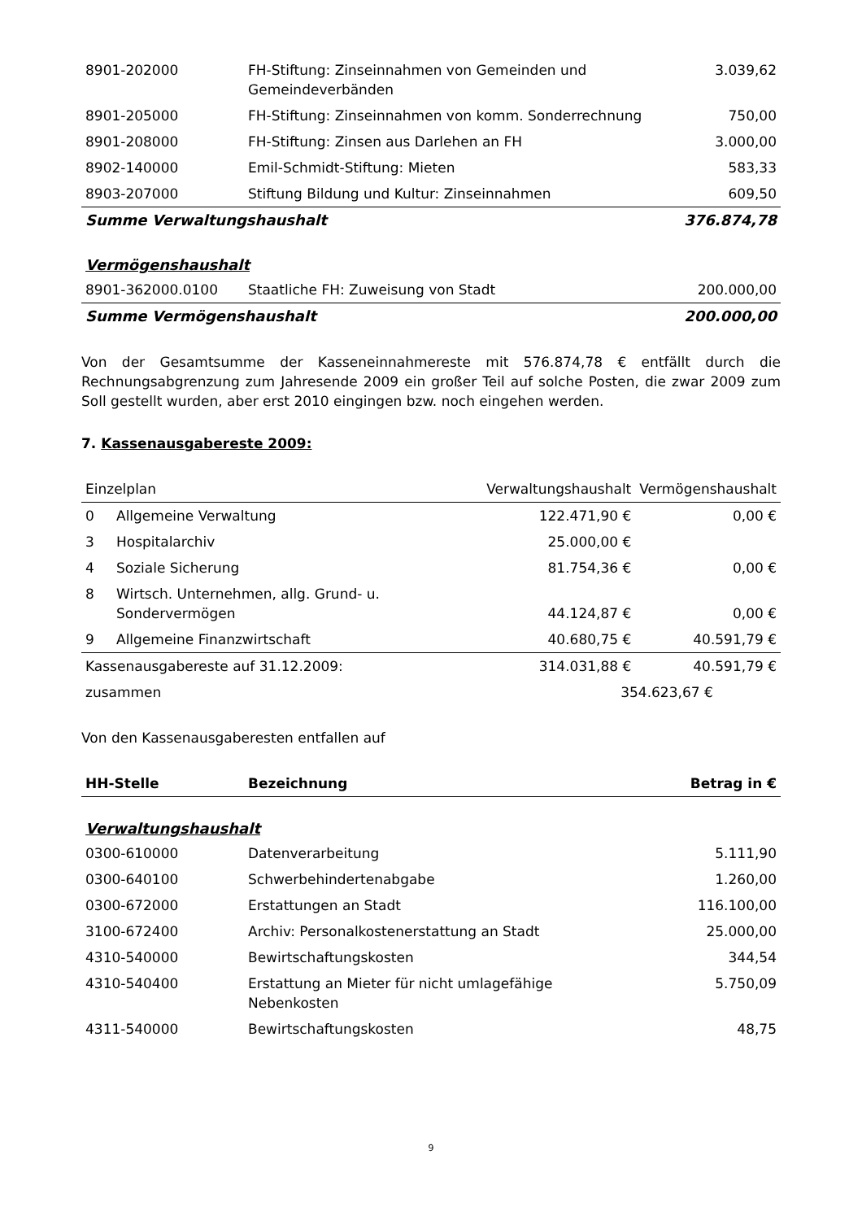| 8901-202000 | FH-Stiftung: Zinseinnahmen von Gemeinden und Gemeindeverbänden | 3.039,62 |
| 8901-205000 | FH-Stiftung: Zinseinnahmen von komm. Sonderrechnung | 750,00 |
| 8901-208000 | FH-Stiftung: Zinsen aus Darlehen an FH | 3.000,00 |
| 8902-140000 | Emil-Schmidt-Stiftung: Mieten | 583,33 |
| 8903-207000 | Stiftung Bildung und Kultur: Zinseinnahmen | 609,50 |
| Summe Verwaltungshaushalt | | 376.874,78 |
Vermögenshaushalt
| 8901-362000.0100 | Staatliche FH: Zuweisung von Stadt | 200.000,00 |
| Summe Vermögenshaushalt | | 200.000,00 |
Von der Gesamtsumme der Kasseneinnahmereste mit 576.874,78 € entfällt durch die Rechnungsabgrenzung zum Jahresende 2009 ein großer Teil auf solche Posten, die zwar 2009 zum Soll gestellt wurden, aber erst 2010 eingingen bzw. noch eingehen werden.
7. Kassenausgabereste 2009:
| Einzelplan | | Verwaltungshaushalt | Vermögenshaushalt |
| 0 | Allgemeine Verwaltung | 122.471,90 € | 0,00 € |
| 3 | Hospitalarchiv | 25.000,00 € | |
| 4 | Soziale Sicherung | 81.754,36 € | 0,00 € |
| 8 | Wirtsch. Unternehmen, allg. Grund- u. Sondervermögen | 44.124,87 € | 0,00 € |
| 9 | Allgemeine Finanzwirtschaft | 40.680,75 € | 40.591,79 € |
| Kassenausgabereste auf 31.12.2009: | | 314.031,88 € | 40.591,79 € |
| zusammen | | 354.623,67 € | |
Von den Kassenausgaberesten entfallen auf
| HH-Stelle | Bezeichnung | Betrag in € |
| --- | --- | --- |
Verwaltungshaushalt
| 0300-610000 | Datenverarbeitung | 5.111,90 |
| 0300-640100 | Schwerbehindertenabgabe | 1.260,00 |
| 0300-672000 | Erstattungen an Stadt | 116.100,00 |
| 3100-672400 | Archiv: Personalkostenerstattung an Stadt | 25.000,00 |
| 4310-540000 | Bewirtschaftungskosten | 344,54 |
| 4310-540400 | Erstattung an Mieter für nicht umlagefähige Nebenkosten | 5.750,09 |
| 4311-540000 | Bewirtschaftungskosten | 48,75 |
9